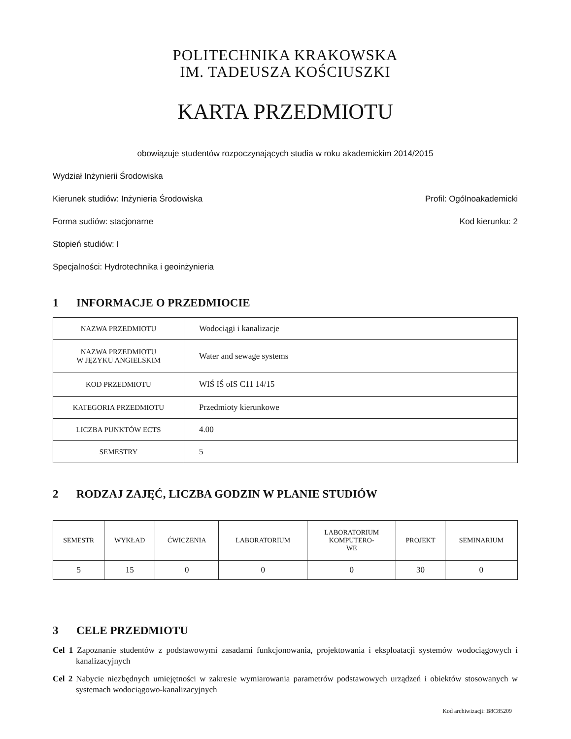POLITECHNIKA KRAKOWSKA
IM. TADEUSZA KOŚCIUSZKI
KARTA PRZEDMIOTU
obowiązuje studentów rozpoczynających studia w roku akademickim 2014/2015
Wydział Inżynierii Środowiska
Kierunek studiów: Inżynieria Środowiska Profil: Ogólnoakademicki
Forma sudiów: stacjonarne Kod kierunku: 2
Stopień studiów: I
Specjalności: Hydrotechnika i geoinżynieria
1 INFORMACJE O PRZEDMIOCIE
| NAZWA PRZEDMIOTU | Wodociągi i kanalizacje |
| NAZWA PRZEDMIOTU W JĘZYKU ANGIELSKIM | Water and sewage systems |
| KOD PRZEDMIOTU | WIŚ IŚ oIS C11 14/15 |
| KATEGORIA PRZEDMIOTU | Przedmioty kierunkowe |
| LICZBA PUNKTÓW ECTS | 4.00 |
| SEMESTRY | 5 |
2 RODZAJ ZAJĘĆ, LICZBA GODZIN W PLANIE STUDIÓW
| SEMESTR | WYKŁAD | ĆWICZENIA | LABORATORIUM | LABORATORIUM KOMPUTERO- WE | PROJEKT | SEMINARIUM |
| --- | --- | --- | --- | --- | --- | --- |
| 5 | 15 | 0 | 0 | 0 | 30 | 0 |
3 CELE PRZEDMIOTU
Cel 1 Zapoznanie studentów z podstawowymi zasadami funkcjonowania, projektowania i eksploatacji systemów wodociągowych i kanalizacyjnych
Cel 2 Nabycie niezbędnych umiejętności w zakresie wymiarowania parametrów podstawowych urządzeń i obiektów stosowanych w systemach wodociągowo-kanalizacyjnych
Kod archiwizacji: B8C85209